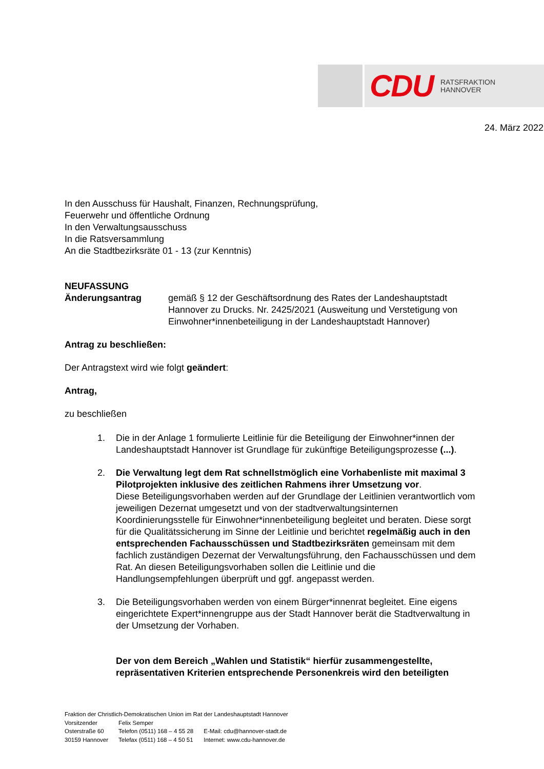CDU RATSFRAKTION
HANNOVER
24. März 2022
In den Ausschuss für Haushalt, Finanzen, Rechnungsprüfung,
Feuerwehr und öffentliche Ordnung
In den Verwaltungsausschuss
In die Ratsversammlung
An die Stadtbezirksräte 01 - 13 (zur Kenntnis)
NEUFASSUNG
Änderungsantrag gemäß § 12 der Geschäftsordnung des Rates der Landeshauptstadt Hannover zu Drucks. Nr. 2425/2021 (Ausweitung und Verstetigung von Einwohner*innenbeteiligung in der Landeshauptstadt Hannover)
Antrag zu beschließen:
Der Antragstext wird wie folgt geändert:
Antrag,
zu beschließen
1. Die in der Anlage 1 formulierte Leitlinie für die Beteiligung der Einwohner*innen der Landeshauptstadt Hannover ist Grundlage für zukünftige Beteiligungsprozesse (...).
2. Die Verwaltung legt dem Rat schnellstmöglich eine Vorhabenliste mit maximal 3 Pilotprojekten inklusive des zeitlichen Rahmens ihrer Umsetzung vor.
Diese Beteiligungsvorhaben werden auf der Grundlage der Leitlinien verantwortlich vom jeweiligen Dezernat umgesetzt und von der stadtverwaltungsinternen Koordinierungsstelle für Einwohner*innenbeteiligung begleitet und beraten. Diese sorgt für die Qualitätssicherung im Sinne der Leitlinie und berichtet regelmäßig auch in den entsprechenden Fachausschüssen und Stadtbezirksräten gemeinsam mit dem fachlich zuständigen Dezernat der Verwaltungsführung, den Fachausschüssen und dem Rat. An diesen Beteiligungsvorhaben sollen die Leitlinie und die Handlungsempfehlungen überprüft und ggf. angepasst werden.
3. Die Beteiligungsvorhaben werden von einem Bürger*innenrat begleitet. Eine eigens eingerichtete Expert*innengruppe aus der Stadt Hannover berät die Stadtverwaltung in der Umsetzung der Vorhaben.
Der von dem Bereich „Wahlen und Statistik“ hierfür zusammengestellte, repräsentativen Kriterien entsprechende Personenkreis wird den beteiligten
Fraktion der Christlich-Demokratischen Union im Rat der Landeshauptstadt Hannover
| Vorsitzender | Felix Semper | |
| Osterstraße 60 | Telefon (0511) 168 – 4 55 28 | E-Mail: cdu@hannover-stadt.de |
| 30159 Hannover | Telefax (0511) 168 – 4 50 51 | Internet: www.cdu-hannover.de |